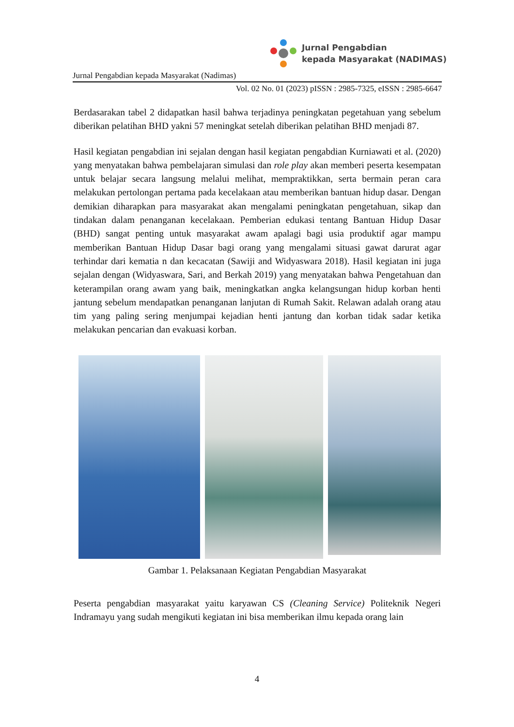Jurnal Pengabdian
kepada Masyarakat (NADIMAS)
Jurnal Pengabdian kepada Masyarakat (Nadimas)
Vol. 02 No. 01 (2023) pISSN : 2985-7325, eISSN : 2985-6647
Berdasarakan tabel 2 didapatkan hasil bahwa terjadinya peningkatan pegetahuan yang sebelum diberikan pelatihan BHD yakni 57 meningkat setelah diberikan pelatihan BHD menjadi 87.
Hasil kegiatan pengabdian ini sejalan dengan hasil kegiatan pengabdian Kurniawati et al. (2020) yang menyatakan bahwa pembelajaran simulasi dan role play akan memberi peserta kesempatan untuk belajar secara langsung melalui melihat, mempraktikkan, serta bermain peran cara melakukan pertolongan pertama pada kecelakaan atau memberikan bantuan hidup dasar. Dengan demikian diharapkan para masyarakat akan mengalami peningkatan pengetahuan, sikap dan tindakan dalam penanganan kecelakaan. Pemberian edukasi tentang Bantuan Hidup Dasar (BHD) sangat penting untuk masyarakat awam apalagi bagi usia produktif agar mampu memberikan Bantuan Hidup Dasar bagi orang yang mengalami situasi gawat darurat agar terhindar dari kematia n dan kecacatan (Sawiji and Widyaswara 2018). Hasil kegiatan ini juga sejalan dengan (Widyaswara, Sari, and Berkah 2019) yang menyatakan bahwa Pengetahuan dan keterampilan orang awam yang baik, meningkatkan angka kelangsungan hidup korban henti jantung sebelum mendapatkan penanganan lanjutan di Rumah Sakit. Relawan adalah orang atau tim yang paling sering menjumpai kejadian henti jantung dan korban tidak sadar ketika melakukan pencarian dan evakuasi korban.
Gambar 1. Pelaksanaan Kegiatan Pengabdian Masyarakat
Peserta pengabdian masyarakat yaitu karyawan CS (Cleaning Service) Politeknik Negeri Indramayu yang sudah mengikuti kegiatan ini bisa memberikan ilmu kepada orang lain
4